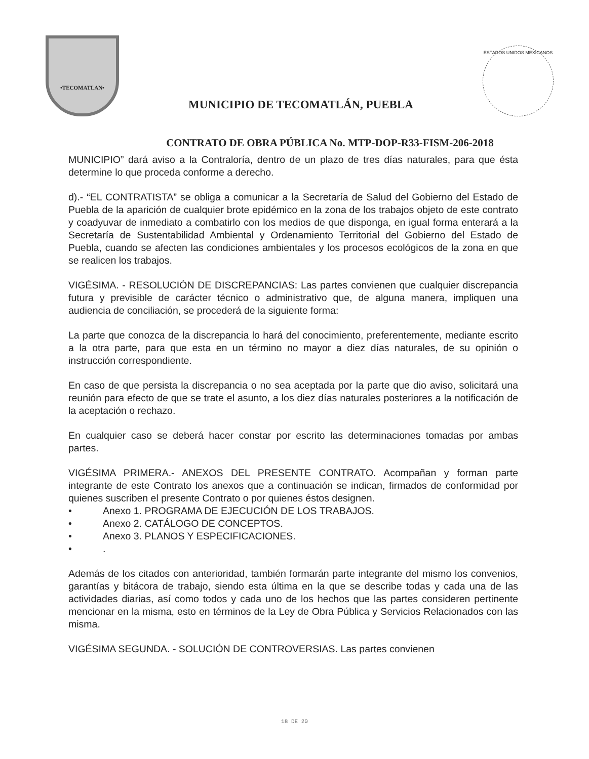•TECOMATLAN•
MUNICIPIO DE TECOMATLÁN, PUEBLA
ESTADOS UNIDOS MEXICANOS
CONTRATO DE OBRA PÚBLICA No. MTP-DOP-R33-FISM-206-2018
MUNICIPIO” dará aviso a la Contraloría, dentro de un plazo de tres días naturales, para que ésta determine lo que proceda conforme a derecho.
d).- “EL CONTRATISTA” se obliga a comunicar a la Secretaría de Salud del Gobierno del Estado de Puebla de la aparición de cualquier brote epidémico en la zona de los trabajos objeto de este contrato y coadyuvar de inmediato a combatirlo con los medios de que disponga, en igual forma enterará a la Secretaría de Sustentabilidad Ambiental y Ordenamiento Territorial del Gobierno del Estado de Puebla, cuando se afecten las condiciones ambientales y los procesos ecológicos de la zona en que se realicen los trabajos.
VIGÉSIMA. - RESOLUCIÓN DE DISCREPANCIAS: Las partes convienen que cualquier discrepancia futura y previsible de carácter técnico o administrativo que, de alguna manera, impliquen una audiencia de conciliación, se procederá de la siguiente forma:
La parte que conozca de la discrepancia lo hará del conocimiento, preferentemente, mediante escrito a la otra parte, para que esta en un término no mayor a diez días naturales, de su opinión o instrucción correspondiente.
En caso de que persista la discrepancia o no sea aceptada por la parte que dio aviso, solicitará una reunión para efecto de que se trate el asunto, a los diez días naturales posteriores a la notificación de la aceptación o rechazo.
En cualquier caso se deberá hacer constar por escrito las determinaciones tomadas por ambas partes.
VIGÉSIMA PRIMERA.- ANEXOS DEL PRESENTE CONTRATO. Acompañan y forman parte integrante de este Contrato los anexos que a continuación se indican, firmados de conformidad por quienes suscriben el presente Contrato o por quienes éstos designen.
• Anexo 1. PROGRAMA DE EJECUCIÓN DE LOS TRABAJOS.
• Anexo 2. CATÁLOGO DE CONCEPTOS.
• Anexo 3. PLANOS Y ESPECIFICACIONES.
•.
Además de los citados con anterioridad, también formarán parte integrante del mismo los convenios, garantías y bitácora de trabajo, siendo esta última en la que se describe todas y cada una de las actividades diarias, así como todos y cada uno de los hechos que las partes consideren pertinente mencionar en la misma, esto en términos de la Ley de Obra Pública y Servicios Relacionados con las misma.
VIGÉSIMA SEGUNDA. - SOLUCIÓN DE CONTROVERSIAS. Las partes convienen
18 DE 20